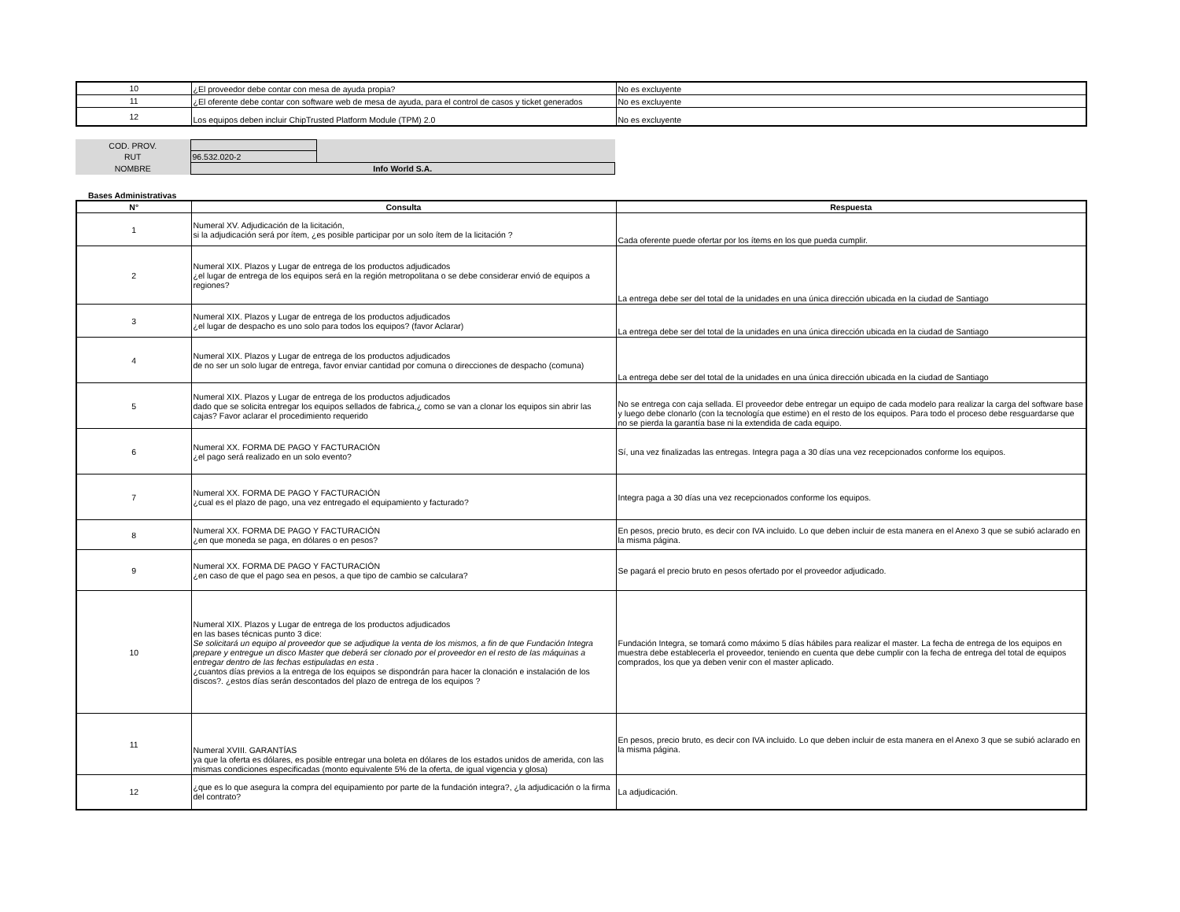| 10 | ¿El proveedor debe contar con mesa de ayuda propia? | No es excluyente |
| 11 | ¿El oferente debe contar con software web de mesa de ayuda, para el control de casos y ticket generados | No es excluyente |
| 12 | Los equipos deben incluir ChipTrusted Platform Module (TPM) 2.0 | No es excluyente |
| COD. PROV. | | |
| RUT | 96.532.020-2 | |
| NOMBRE | Info World S.A. | |
Bases Administrativas
| N° | Consulta | Respuesta |
| --- | --- | --- |
| 1 | Numeral XV. Adjudicación de la licitación, si la adjudicación será por ítem, ¿es posible participar por un solo ítem de la licitación ? | Cada oferente puede ofertar por los ítems en los que pueda cumplir. |
| 2 | Numeral XIX. Plazos y Lugar de entrega de los productos adjudicados ¿el lugar de entrega de los equipos será en la región metropolitana o se debe considerar envió de equipos a regiones? | La entrega debe ser del total de la unidades en una única dirección ubicada en la ciudad de Santiago |
| 3 | Numeral XIX. Plazos y Lugar de entrega de los productos adjudicados ¿el lugar de despacho es uno solo para todos los equipos? (favor Aclarar) | La entrega debe ser del total de la unidades en una única dirección ubicada en la ciudad de Santiago |
| 4 | Numeral XIX. Plazos y Lugar de entrega de los productos adjudicados de no ser un solo lugar de entrega, favor enviar cantidad por comuna o direcciones de despacho (comuna) | La entrega debe ser del total de la unidades en una única dirección ubicada en la ciudad de Santiago |
| 5 | Numeral XIX. Plazos y Lugar de entrega de los productos adjudicados dado que se solicita entregar los equipos sellados de fabrica,¿ como se van a clonar los equipos sin abrir las cajas? Favor aclarar el procedimiento requerido | No se entrega con caja sellada. El proveedor debe entregar un equipo de cada modelo para realizar la carga del software base y luego debe clonarlo (con la tecnología que estime) en el resto de los equipos. Para todo el proceso debe resguardarse que no se pierda la garantía base ni la extendida de cada equipo. |
| 6 | Numeral XX. FORMA DE PAGO Y FACTURACIÓN ¿el pago será realizado en un solo evento? | Sí, una vez finalizadas las entregas. Integra paga a 30 días una vez recepcionados conforme los equipos. |
| 7 | Numeral XX. FORMA DE PAGO Y FACTURACIÓN ¿cual es el plazo de pago, una vez entregado el equipamiento y facturado? | Integra paga a 30 días una vez recepcionados conforme los equipos. |
| 8 | Numeral XX. FORMA DE PAGO Y FACTURACIÓN ¿en que moneda se paga, en dólares o en pesos? | En pesos, precio bruto, es decir con IVA incluido. Lo que deben incluir de esta manera en el Anexo 3 que se subió aclarado en la misma página. |
| 9 | Numeral XX. FORMA DE PAGO Y FACTURACIÓN ¿en caso de que el pago sea en pesos, a que tipo de cambio se calculara? | Se pagará el precio bruto en pesos ofertado por el proveedor adjudicado. |
| 10 | Numeral XIX. Plazos y Lugar de entrega de los productos adjudicados en las bases técnicas punto 3 dice: Se solicitará un equipo al proveedor que se adjudique la venta de los mismos, a fin de que Fundación Integra prepare y entregue un disco Master que deberá ser clonado por el proveedor en el resto de las máquinas a entregar dentro de las fechas estipuladas en esta . ¿cuantos días previos a la entrega de los equipos se dispondrán para hacer la clonación e instalación de los discos?. ¿estos días serán descontados del plazo de entrega de los equipos ? | Fundación Integra, se tomará como máximo 5 días hábiles para realizar el master. La fecha de entrega de los equipos en muestra debe establecerla el proveedor, teniendo en cuenta que debe cumplir con la fecha de entrega del total de equipos comprados, los que ya deben venir con el master aplicado. |
| 11 | Numeral XVIII. GARANTÍAS ya que la oferta es dólares, es posible entregar una boleta en dólares de los estados unidos de amerida, con las mismas condiciones especificadas (monto equivalente 5% de la oferta, de igual vigencia y glosa) | En pesos, precio bruto, es decir con IVA incluido. Lo que deben incluir de esta manera en el Anexo 3 que se subió aclarado en la misma página. |
| 12 | ¿que es lo que asegura la compra del equipamiento por parte de la fundación integra?, ¿la adjudicación o la firma del contrato? | La adjudicación. |